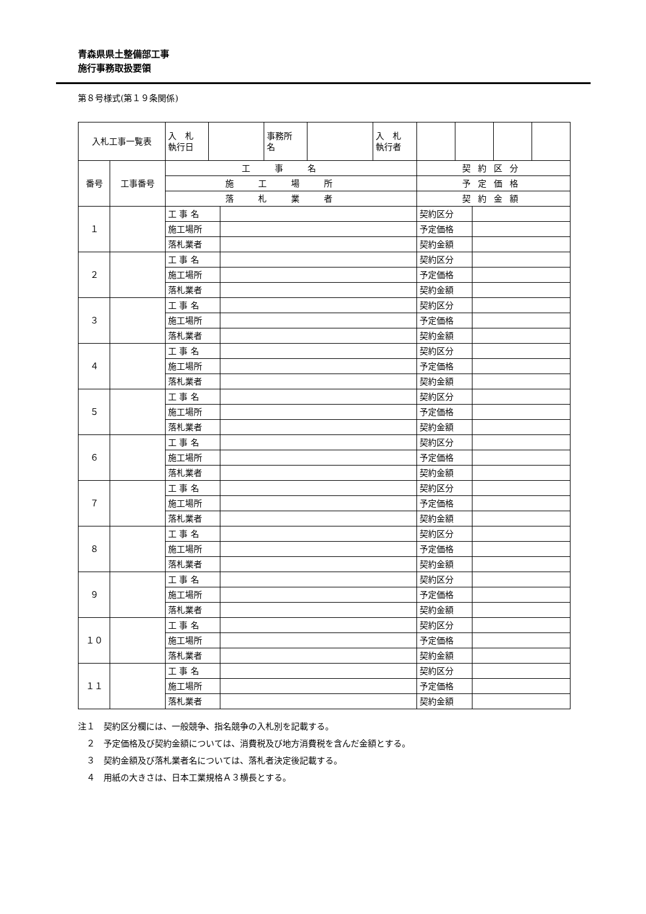青森県県土整備部工事
施行事務取扱要領
第８号様式(第１９条関係)
| 入札工事一覧表 | | 入 札 執行日 | | | 事務所 名 | | 入 札 執行者 | | | | | |
| 番号 | 工事番号 | 工事名 | | | | | | 契約区分 | | | | |
| | | 施工場所 | | | | | | 予定価格 | | | | |
| | | 落札業者 | | | | | | 契約金額 | | | | |
| １ | | 工 事 名 | | | | | | 契約区分 | | | | |
| | | 施工場所 | | | | | | 予定価格 | | | | |
| | | 落札業者 | | | | | | 契約金額 | | | | |
| ２ | | 工 事 名 | | | | | | 契約区分 | | | | |
| | | 施工場所 | | | | | | 予定価格 | | | | |
| | | 落札業者 | | | | | | 契約金額 | | | | |
| ３ | | 工 事 名 | | | | | | 契約区分 | | | | |
| | | 施工場所 | | | | | | 予定価格 | | | | |
| | | 落札業者 | | | | | | 契約金額 | | | | |
| ４ | | 工 事 名 | | | | | | 契約区分 | | | | |
| | | 施工場所 | | | | | | 予定価格 | | | | |
| | | 落札業者 | | | | | | 契約金額 | | | | |
| ５ | | 工 事 名 | | | | | | 契約区分 | | | | |
| | | 施工場所 | | | | | | 予定価格 | | | | |
| | | 落札業者 | | | | | | 契約金額 | | | | |
| ６ | | 工 事 名 | | | | | | 契約区分 | | | | |
| | | 施工場所 | | | | | | 予定価格 | | | | |
| | | 落札業者 | | | | | | 契約金額 | | | | |
| ７ | | 工 事 名 | | | | | | 契約区分 | | | | |
| | | 施工場所 | | | | | | 予定価格 | | | | |
| | | 落札業者 | | | | | | 契約金額 | | | | |
| ８ | | 工 事 名 | | | | | | 契約区分 | | | | |
| | | 施工場所 | | | | | | 予定価格 | | | | |
| | | 落札業者 | | | | | | 契約金額 | | | | |
| ９ | | 工 事 名 | | | | | | 契約区分 | | | | |
| | | 施工場所 | | | | | | 予定価格 | | | | |
| | | 落札業者 | | | | | | 契約金額 | | | | |
| １０ | | 工 事 名 | | | | | | 契約区分 | | | | |
| | | 施工場所 | | | | | | 予定価格 | | | | |
| | | 落札業者 | | | | | | 契約金額 | | | | |
| １１ | | 工 事 名 | | | | | | 契約区分 | | | | |
| | | 施工場所 | | | | | | 予定価格 | | | | |
| | | 落札業者 | | | | | | 契約金額 | | | | |
注１　契約区分欄には、一般競争、指名競争の入札別を記載する。
　２　予定価格及び契約金額については、消費税及び地方消費税を含んだ金額とする。
　３　契約金額及び落札業者名については、落札者決定後記載する。
　４　用紙の大きさは、日本工業規格Ａ３横長とする。